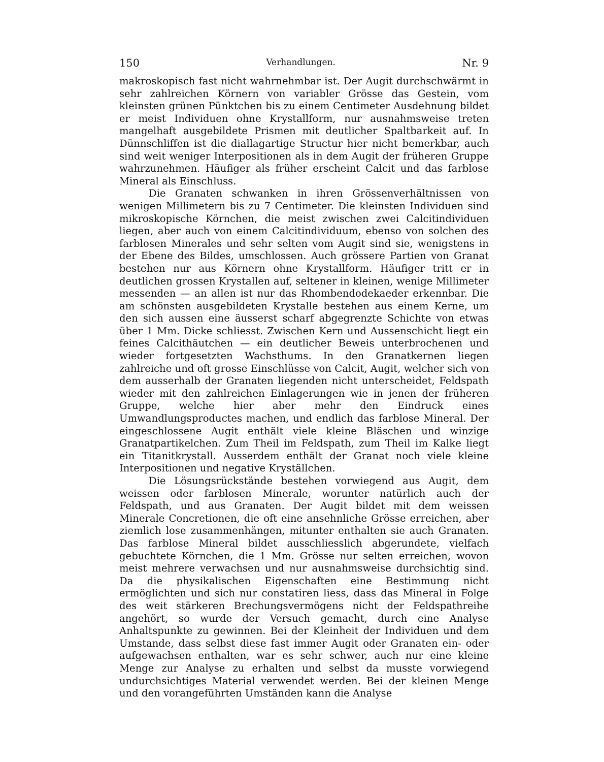150 Verhandlungen. Nr. 9
makroskopisch fast nicht wahrnehmbar ist. Der Augit durchschwärmt in sehr zahlreichen Körnern von variabler Grösse das Gestein, vom kleinsten grünen Pünktchen bis zu einem Centimeter Ausdehnung bildet er meist Individuen ohne Krystallform, nur ausnahmsweise treten mangelhaft ausgebildete Prismen mit deutlicher Spaltbarkeit auf. In Dünnschliffen ist die diallagartige Structur hier nicht bemerkbar, auch sind weit weniger Interpositionen als in dem Augit der früheren Gruppe wahrzunehmen. Häufiger als früher erscheint Calcit und das farblose Mineral als Einschluss.
Die Granaten schwanken in ihren Grössenverhältnissen von wenigen Millimetern bis zu 7 Centimeter. Die kleinsten Individuen sind mikroskopische Körnchen, die meist zwischen zwei Calcitindividuen liegen, aber auch von einem Calcitindividuum, ebenso von solchen des farblosen Minerales und sehr selten vom Augit sind sie, wenigstens in der Ebene des Bildes, umschlossen. Auch grössere Partien von Granat bestehen nur aus Körnern ohne Krystallform. Häufiger tritt er in deutlichen grossen Krystallen auf, seltener in kleinen, wenige Millimeter messenden — an allen ist nur das Rhombendodekaeder erkennbar. Die am schönsten ausgebildeten Krystalle bestehen aus einem Kerne, um den sich aussen eine äusserst scharf abgegrenzte Schichte von etwas über 1 Mm. Dicke schliesst. Zwischen Kern und Aussenschicht liegt ein feines Calcithäutchen — ein deutlicher Beweis unterbrochenen und wieder fortgesetzten Wachsthums. In den Granatkernen liegen zahlreiche und oft grosse Einschlüsse von Calcit, Augit, welcher sich von dem ausserhalb der Granaten liegenden nicht unterscheidet, Feldspath wieder mit den zahlreichen Einlagerungen wie in jenen der früheren Gruppe, welche hier aber mehr den Eindruck eines Umwandlungsproductes machen, und endlich das farblose Mineral. Der eingeschlossene Augit enthält viele kleine Bläschen und winzige Granatpartikelchen. Zum Theil im Feldspath, zum Theil im Kalke liegt ein Titanitkrystall. Ausserdem enthält der Granat noch viele kleine Interpositionen und negative Kryställchen.
Die Lösungsrückstände bestehen vorwiegend aus Augit, dem weissen oder farblosen Minerale, worunter natürlich auch der Feldspath, und aus Granaten. Der Augit bildet mit dem weissen Minerale Concretionen, die oft eine ansehnliche Grösse erreichen, aber ziemlich lose zusammenhängen, mitunter enthalten sie auch Granaten. Das farblose Mineral bildet ausschliesslich abgerundete, vielfach gebuchtete Körnchen, die 1 Mm. Grösse nur selten erreichen, wovon meist mehrere verwachsen und nur ausnahmsweise durchsichtig sind. Da die physikalischen Eigenschaften eine Bestimmung nicht ermöglichten und sich nur constatiren liess, dass das Mineral in Folge des weit stärkeren Brechungsvermögens nicht der Feldspathreihe angehört, so wurde der Versuch gemacht, durch eine Analyse Anhaltspunkte zu gewinnen. Bei der Kleinheit der Individuen und dem Umstande, dass selbst diese fast immer Augit oder Granaten ein- oder aufgewachsen enthalten, war es sehr schwer, auch nur eine kleine Menge zur Analyse zu erhalten und selbst da musste vorwiegend undurchsichtiges Material verwendet werden. Bei der kleinen Menge und den vorangeführten Umständen kann die Analyse